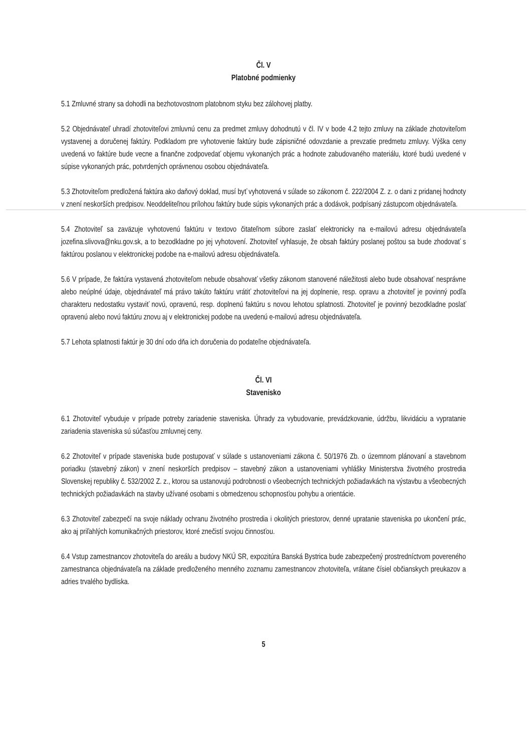Čl. V
Platobné podmienky
5.1 Zmluvné strany sa dohodli na bezhotovostnom platobnom styku bez zálohovej platby.
5.2 Objednávateľ uhradí zhotoviteľovi zmluvnú cenu za predmet zmluvy dohodnutú v čl. IV v bode 4.2 tejto zmluvy na základe zhotoviteľom vystavenej a doručenej faktúry. Podkladom pre vyhotovenie faktúry bude zápisničné odovzdanie a prevzatie predmetu zmluvy. Výška ceny uvedená vo faktúre bude vecne a finančne zodpovedať objemu vykonaných prác a hodnote zabudovaného materiálu, ktoré budú uvedené v súpise vykonaných prác, potvrdených oprávnenou osobou objednávateľa.
5.3 Zhotoviteľom predložená faktúra ako daňový doklad, musí byť vyhotovená v súlade so zákonom č. 222/2004 Z. z. o dani z pridanej hodnoty v znení neskorších predpisov. Neoddeliteľnou prílohou faktúry bude súpis vykonaných prác a dodávok, podpísaný zástupcom objednávateľa.
5.4 Zhotoviteľ sa zaväzuje vyhotovenú faktúru v textovo čitateľnom súbore zaslať elektronicky na e-mailovú adresu objednávateľa jozefina.slivova@nku.gov.sk, a to bezodkladne po jej vyhotovení. Zhotoviteľ vyhlasuje, že obsah faktúry poslanej poštou sa bude zhodovať s faktúrou poslanou v elektronickej podobe na e-mailovú adresu objednávateľa.
5.6 V prípade, že faktúra vystavená zhotoviteľom nebude obsahovať všetky zákonom stanovené náležitosti alebo bude obsahovať nesprávne alebo neúplné údaje, objednávateľ má právo takúto faktúru vrátiť zhotoviteľovi na jej doplnenie, resp. opravu a zhotoviteľ je povinný podľa charakteru nedostatku vystaviť novú, opravenú, resp. doplnenú faktúru s novou lehotou splatnosti. Zhotoviteľ je povinný bezodkladne poslať opravenú alebo novú faktúru znovu aj v elektronickej podobe na uvedenú e-mailovú adresu objednávateľa.
5.7 Lehota splatnosti faktúr je 30 dní odo dňa ich doručenia do podateľne objednávateľa.
Čl. VI
Stavenisko
6.1 Zhotoviteľ vybuduje v prípade potreby zariadenie staveniska. Úhrady za vybudovanie, prevádzkovanie, údržbu, likvidáciu a vypratanie zariadenia staveniska sú súčasťou zmluvnej ceny.
6.2 Zhotoviteľ v prípade staveniska bude postupovať v súlade s ustanoveniami zákona č. 50/1976 Zb. o územnom plánovaní a stavebnom poriadku (stavebný zákon) v znení neskorších predpisov – stavebný zákon a ustanoveniami vyhlášky Ministerstva životného prostredia Slovenskej republiky č. 532/2002 Z. z., ktorou sa ustanovujú podrobnosti o všeobecných technických požiadavkách na výstavbu a všeobecných technických požiadavkách na stavby užívané osobami s obmedzenou schopnosťou pohybu a orientácie.
6.3 Zhotoviteľ zabezpečí na svoje náklady ochranu životného prostredia i okolitých priestorov, denné upratanie staveniska po ukončení prác, ako aj priľahlých komunikačných priestorov, ktoré znečistí svojou činnosťou.
6.4 Vstup zamestnancov zhotoviteľa do areálu a budovy NKÚ SR, expozitúra Banská Bystrica bude zabezpečený prostredníctvom povereného zamestnanca objednávateľa na základe predloženého menného zoznamu zamestnancov zhotoviteľa, vrátane čísiel občianskych preukazov a adries trvalého bydliska.
5